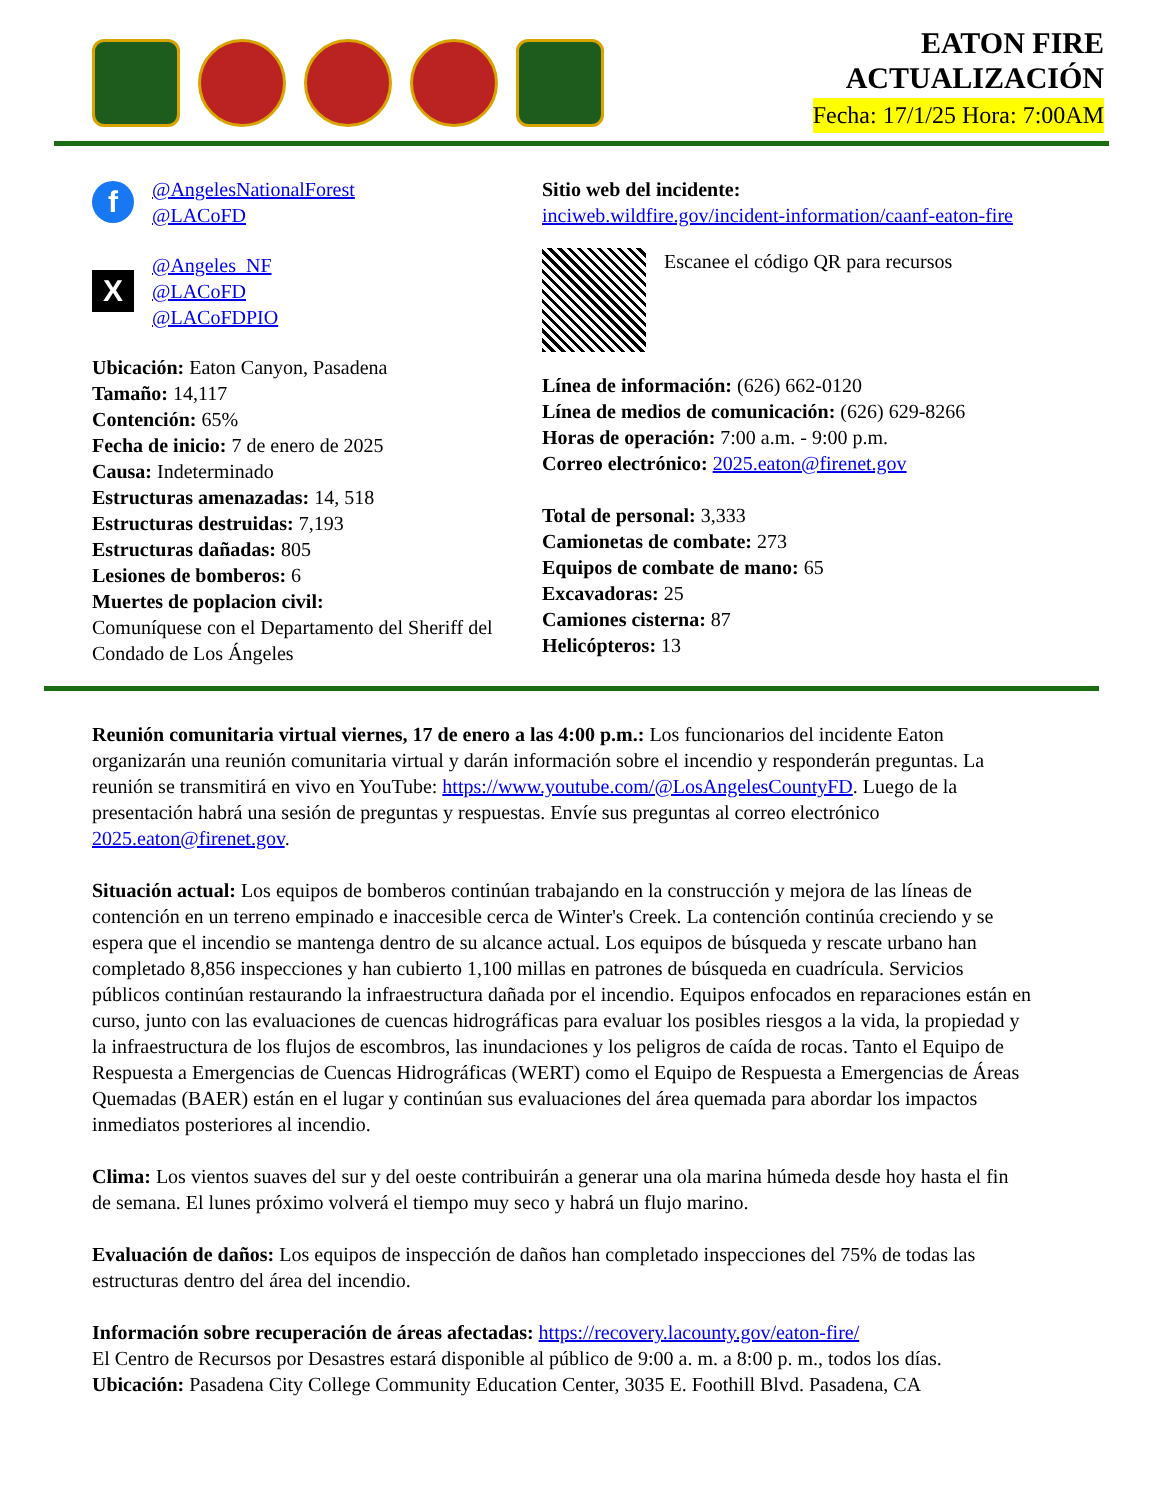EATON FIRE
ACTUALIZACIÓN
Fecha: 17/1/25 Hora: 7:00AM
f
@AngelesNationalForest
@LACoFD
X
@Angeles_NF
@LACoFD
@LACoFDPIO
Ubicación: Eaton Canyon, Pasadena
Tamaño: 14,117
Contención: 65%
Fecha de inicio: 7 de enero de 2025
Causa: Indeterminado
Estructuras amenazadas: 14, 518
Estructuras destruidas: 7,193
Estructuras dañadas: 805
Lesiones de bomberos: 6
Muertes de poplacion civil:
Comuníquese con el Departamento del Sheriff del Condado de Los Ángeles
Sitio web del incidente:
inciweb.wildfire.gov/incident-information/caanf-eaton-fire
Escanee el código QR para recursos
Línea de información: (626) 662-0120
Línea de medios de comunicación: (626) 629-8266
Horas de operación: 7:00 a.m. - 9:00 p.m.
Correo electrónico: 2025.eaton@firenet.gov
Total de personal: 3,333
Camionetas de combate: 273
Equipos de combate de mano: 65
Excavadoras: 25
Camiones cisterna: 87
Helicópteros: 13
Reunión comunitaria virtual viernes, 17 de enero a las 4:00 p.m.: Los funcionarios del incidente Eaton organizarán una reunión comunitaria virtual y darán información sobre el incendio y responderán preguntas. La reunión se transmitirá en vivo en YouTube: https://www.youtube.com/@LosAngelesCountyFD. Luego de la presentación habrá una sesión de preguntas y respuestas. Envíe sus preguntas al correo electrónico 2025.eaton@firenet.gov.
Situación actual: Los equipos de bomberos continúan trabajando en la construcción y mejora de las líneas de contención en un terreno empinado e inaccesible cerca de Winter's Creek. La contención continúa creciendo y se espera que el incendio se mantenga dentro de su alcance actual. Los equipos de búsqueda y rescate urbano han completado 8,856 inspecciones y han cubierto 1,100 millas en patrones de búsqueda en cuadrícula. Servicios públicos continúan restaurando la infraestructura dañada por el incendio. Equipos enfocados en reparaciones están en curso, junto con las evaluaciones de cuencas hidrográficas para evaluar los posibles riesgos a la vida, la propiedad y la infraestructura de los flujos de escombros, las inundaciones y los peligros de caída de rocas. Tanto el Equipo de Respuesta a Emergencias de Cuencas Hidrográficas (WERT) como el Equipo de Respuesta a Emergencias de Áreas Quemadas (BAER) están en el lugar y continúan sus evaluaciones del área quemada para abordar los impactos inmediatos posteriores al incendio.
Clima: Los vientos suaves del sur y del oeste contribuirán a generar una ola marina húmeda desde hoy hasta el fin de semana. El lunes próximo volverá el tiempo muy seco y habrá un flujo marino.
Evaluación de daños: Los equipos de inspección de daños han completado inspecciones del 75% de todas las estructuras dentro del área del incendio.
Información sobre recuperación de áreas afectadas: https://recovery.lacounty.gov/eaton-fire/
El Centro de Recursos por Desastres estará disponible al público de 9:00 a. m. a 8:00 p. m., todos los días.
Ubicación: Pasadena City College Community Education Center, 3035 E. Foothill Blvd. Pasadena, CA